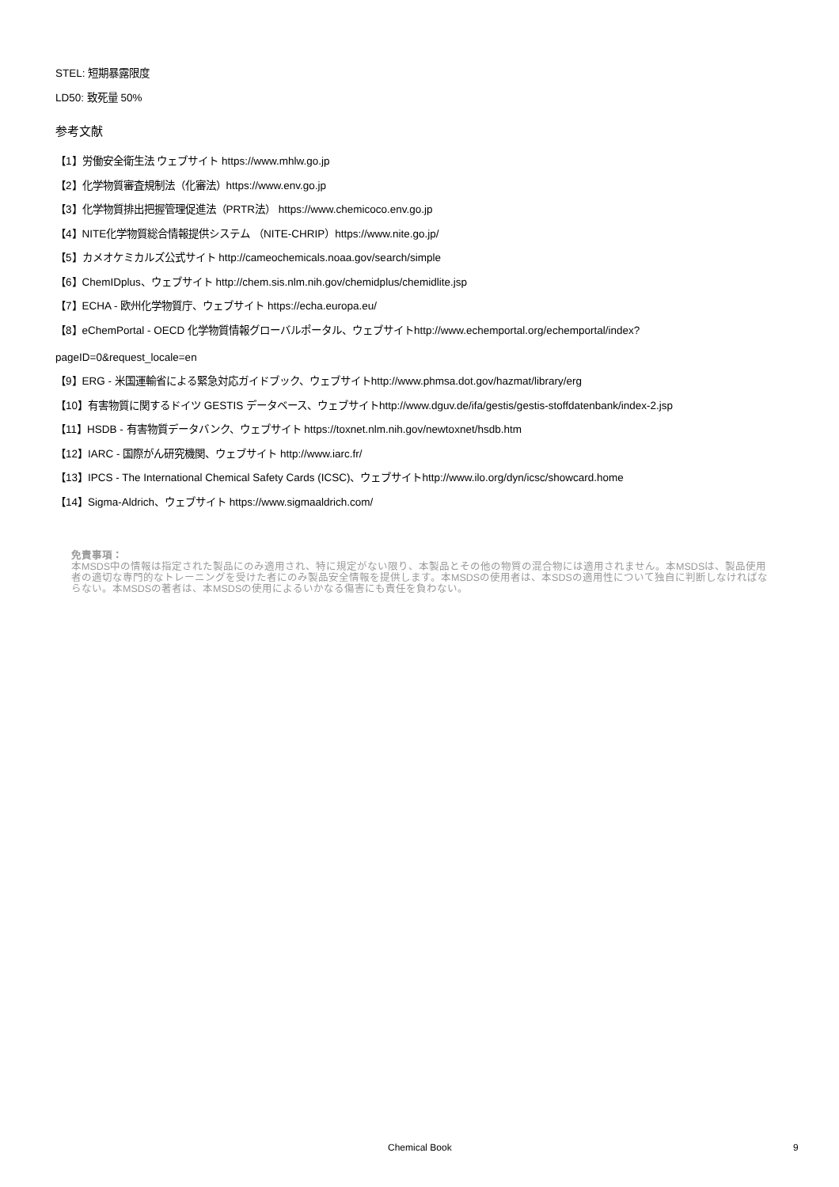STEL: 短期暴露限度
LD50: 致死量 50%
参考文献
【1】労働安全衛生法 ウェブサイト https://www.mhlw.go.jp
【2】化学物質審査規制法（化審法）https://www.env.go.jp
【3】化学物質排出把握管理促進法（PRTR法） https://www.chemicoco.env.go.jp
【4】NITE化学物質総合情報提供システム （NITE-CHRIP）https://www.nite.go.jp/
【5】カメオケミカルズ公式サイト http://cameochemicals.noaa.gov/search/simple
【6】ChemIDplus、ウェブサイト http://chem.sis.nlm.nih.gov/chemidplus/chemidlite.jsp
【7】ECHA - 欧州化学物質庁、ウェブサイト https://echa.europa.eu/
【8】eChemPortal - OECD 化学物質情報グローバルポータル、ウェブサイトhttp://www.echemportal.org/echemportal/index?
pageID=0&request_locale=en
【9】ERG - 米国運輸省による緊急対応ガイドブック、ウェブサイトhttp://www.phmsa.dot.gov/hazmat/library/erg
【10】有害物質に関するドイツ GESTIS データベース、ウェブサイトhttp://www.dguv.de/ifa/gestis/gestis-stoffdatenbank/index-2.jsp
【11】HSDB - 有害物質データバンク、ウェブサイト https://toxnet.nlm.nih.gov/newtoxnet/hsdb.htm
【12】IARC - 国際がん研究機関、ウェブサイト http://www.iarc.fr/
【13】IPCS - The International Chemical Safety Cards (ICSC)、ウェブサイトhttp://www.ilo.org/dyn/icsc/showcard.home
【14】Sigma-Aldrich、ウェブサイト https://www.sigmaaldrich.com/
免責事項：
本MSDS中の情報は指定された製品にのみ適用され、特に規定がない限り、本製品とその他の物質の混合物には適用されません。本MSDSは、製品使用者の適切な専門的なトレーニングを受けた者にのみ製品安全情報を提供します。本MSDSの使用者は、本SDSの適用性について独自に判断しなければならない。本MSDSの著者は、本MSDSの使用によるいかなる傷害にも責任を負わない。
Chemical Book 9